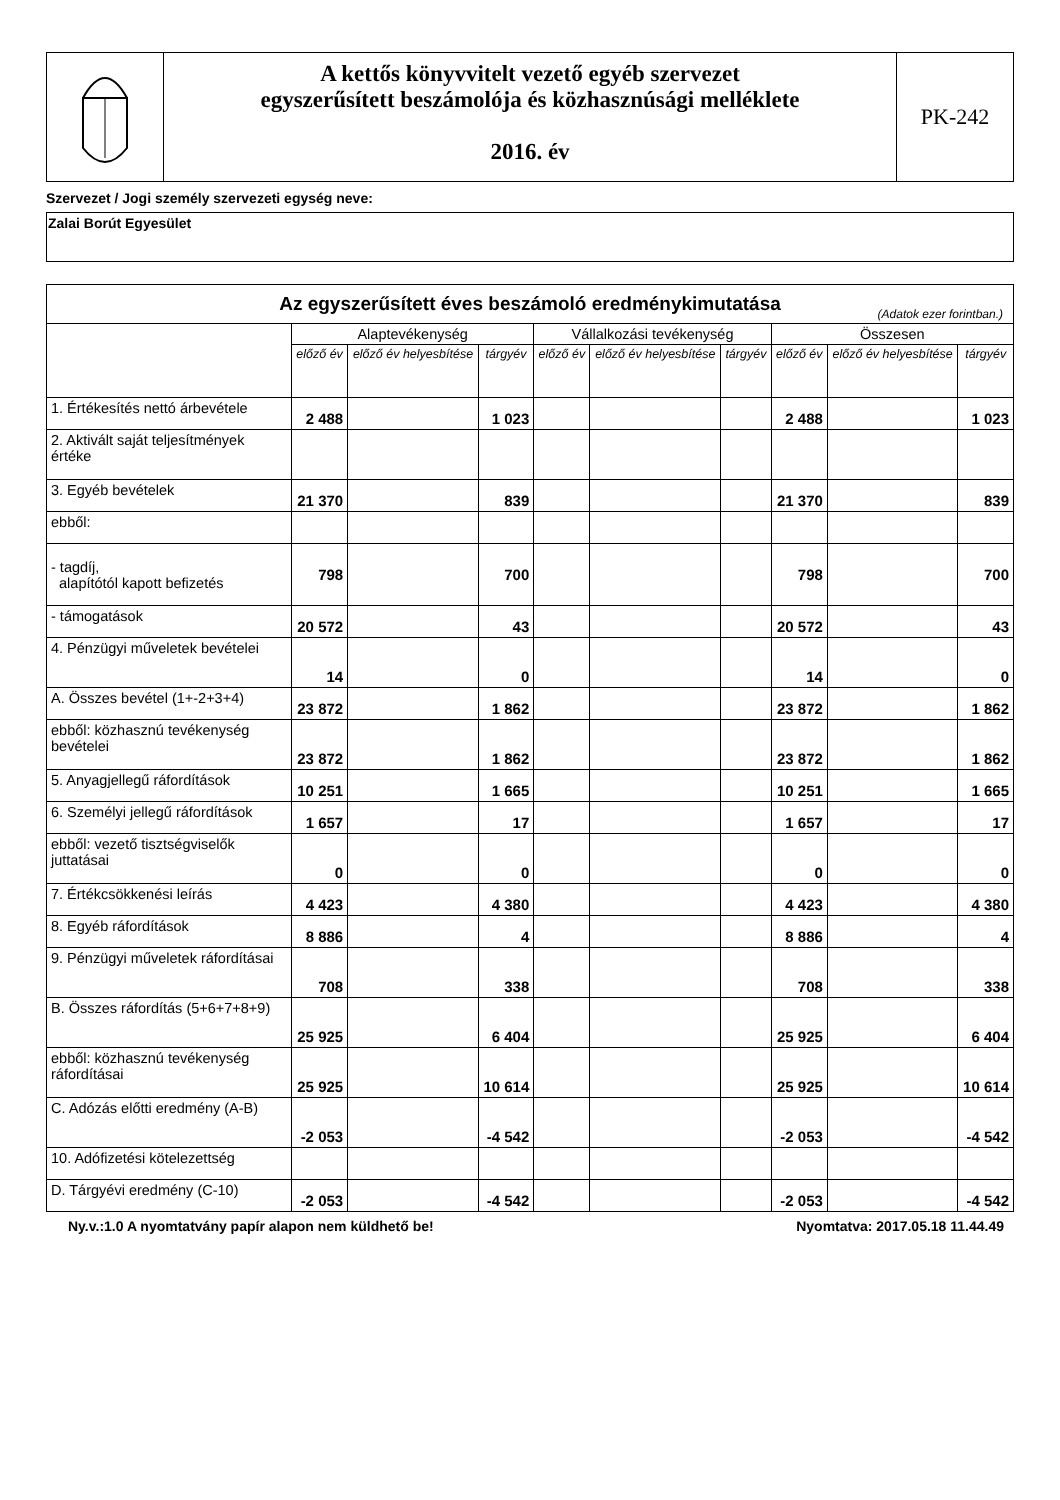A kettős könyvvitelt vezető egyéb szervezet
egyszerűsített beszámolója és közhasznúsági melléklete
2016. év
PK-242
Szervezet / Jogi személy szervezeti egység neve:
Zalai Borút Egyesület
| Az egyszerűsített éves beszámoló eredménykimutatása (Adatok ezer forintban.) | | | | | | | | | |
| | Alaptevékenység | | | Vállalkozási tevékenység | | | Összesen | | |
| | előző év | előző év helyesbítése | tárgyév | előző év | előző év helyesbítése | tárgyév | előző év | előző év helyesbítése | tárgyév |
| 1. Értékesítés nettó árbevétele | 2 488 | | 1 023 | | | | 2 488 | | 1 023 |
| 2. Aktivált saját teljesítmények értéke | | | | | | | | | |
| 3. Egyéb bevételek | 21 370 | | 839 | | | | 21 370 | | 839 |
| ebből: | | | | | | | | | |
| - tagdíj, alapítótól kapott befizetés | 798 | | 700 | | | | 798 | | 700 |
| - támogatások | 20 572 | | 43 | | | | 20 572 | | 43 |
| 4. Pénzügyi műveletek bevételei | 14 | | 0 | | | | 14 | | 0 |
| A. Összes bevétel (1+-2+3+4) | 23 872 | | 1 862 | | | | 23 872 | | 1 862 |
| ebből: közhasznú tevékenység bevételei | 23 872 | | 1 862 | | | | 23 872 | | 1 862 |
| 5. Anyagjellegű ráfordítások | 10 251 | | 1 665 | | | | 10 251 | | 1 665 |
| 6. Személyi jellegű ráfordítások | 1 657 | | 17 | | | | 1 657 | | 17 |
| ebből: vezető tisztségviselők juttatásai | 0 | | 0 | | | | 0 | | 0 |
| 7. Értékcsökkenési leírás | 4 423 | | 4 380 | | | | 4 423 | | 4 380 |
| 8. Egyéb ráfordítások | 8 886 | | 4 | | | | 8 886 | | 4 |
| 9. Pénzügyi műveletek ráfordításai | 708 | | 338 | | | | 708 | | 338 |
| B. Összes ráfordítás (5+6+7+8+9) | 25 925 | | 6 404 | | | | 25 925 | | 6 404 |
| ebből: közhasznú tevékenység ráfordításai | 25 925 | | 10 614 | | | | 25 925 | | 10 614 |
| C. Adózás előtti eredmény (A-B) | -2 053 | | -4 542 | | | | -2 053 | | -4 542 |
| 10. Adófizetési kötelezettség | | | | | | | | | |
| D. Tárgyévi eredmény (C-10) | -2 053 | | -4 542 | | | | -2 053 | | -4 542 |
Ny.v.:1.0 A nyomtatvány papír alapon nem küldhető be! Nyomtatva: 2017.05.18 11.44.49